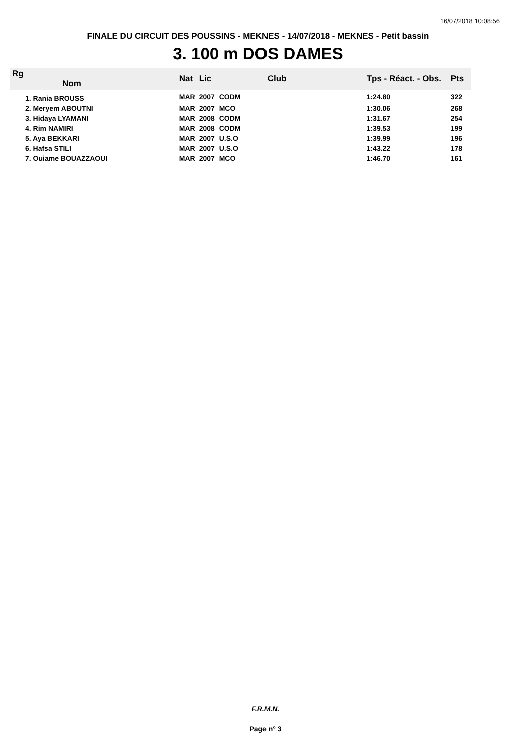16/07/2018 10:08:56
FINALE DU CIRCUIT DES POUSSINS - MEKNES - 14/07/2018 - MEKNES - Petit bassin
3. 100 m DOS DAMES
| Rg Nom | | Nat | Lic | Club | Tps - Réact. - Obs. | Pts |
| --- | --- | --- | --- | --- | --- | --- |
| 1. Rania BROUSS | | MAR | 2007 | CODM | 1:24.80 | 322 |
| 2. Meryem ABOUTNI | | MAR | 2007 | MCO | 1:30.06 | 268 |
| 3. Hidaya LYAMANI | | MAR | 2008 | CODM | 1:31.67 | 254 |
| 4. Rim NAMIRI | | MAR | 2008 | CODM | 1:39.53 | 199 |
| 5. Aya BEKKARI | | MAR | 2007 | U.S.O | 1:39.99 | 196 |
| 6. Hafsa STILI | | MAR | 2007 | U.S.O | 1:43.22 | 178 |
| 7. Ouiame BOUAZZAOUI | | MAR | 2007 | MCO | 1:46.70 | 161 |
F.R.M.N.
Page n° 3